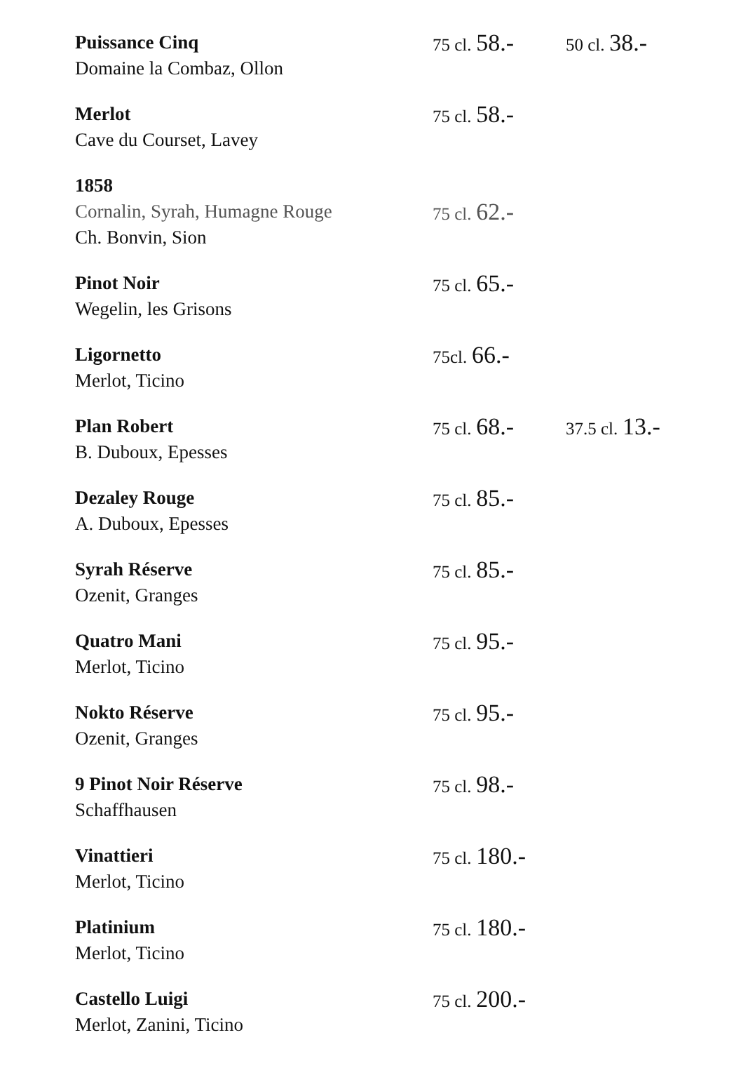| Puissance Cinq Domaine la Combaz, Ollon | 75 cl. 58.- | 50 cl. 38.- |
| Merlot Cave du Courset, Lavey | 75 cl. 58.- | |
| 1858 Cornalin, Syrah, Humagne Rouge Ch. Bonvin, Sion | 75 cl. 62.- | |
| Pinot Noir Wegelin, les Grisons | 75 cl. 65.- | |
| Ligornetto Merlot, Ticino | 75cl. 66.- | |
| Plan Robert B. Duboux, Epesses | 75 cl. 68.- | 37.5 cl. 13.- |
| Dezaley Rouge A. Duboux, Epesses | 75 cl. 85.- | |
| Syrah Réserve Ozenit, Granges | 75 cl. 85.- | |
| Quatro Mani Merlot, Ticino | 75 cl. 95.- | |
| Nokto Réserve Ozenit, Granges | 75 cl. 95.- | |
| 9 Pinot Noir Réserve Schaffhausen | 75 cl. 98.- | |
| Vinattieri Merlot, Ticino | 75 cl. 180.- | |
| Platinium Merlot, Ticino | 75 cl. 180.- | |
| Castello Luigi Merlot, Zanini, Ticino | 75 cl. 200.- | |